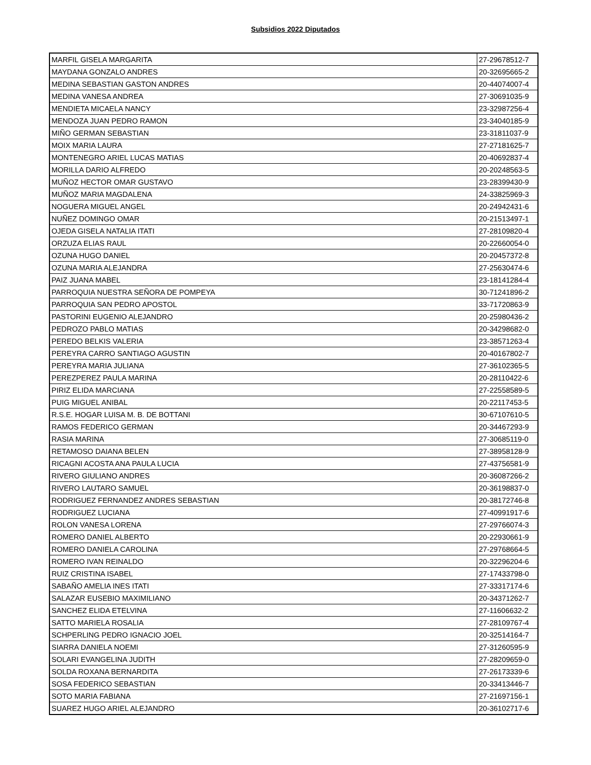Subsidios 2022 Diputados
| MARFIL GISELA MARGARITA | 27-29678512-7 |
| MAYDANA GONZALO ANDRES | 20-32695665-2 |
| MEDINA SEBASTIAN GASTON ANDRES | 20-44074007-4 |
| MEDINA VANESA ANDREA | 27-30691035-9 |
| MENDIETA MICAELA NANCY | 23-32987256-4 |
| MENDOZA JUAN PEDRO RAMON | 23-34040185-9 |
| MIÑO GERMAN SEBASTIAN | 23-31811037-9 |
| MOIX MARIA LAURA | 27-27181625-7 |
| MONTENEGRO ARIEL LUCAS MATIAS | 20-40692837-4 |
| MORILLA DARIO ALFREDO | 20-20248563-5 |
| MUÑOZ HECTOR OMAR GUSTAVO | 23-28399430-9 |
| MUÑOZ MARIA MAGDALENA | 24-33825969-3 |
| NOGUERA MIGUEL ANGEL | 20-24942431-6 |
| NUÑEZ DOMINGO OMAR | 20-21513497-1 |
| OJEDA GISELA NATALIA ITATI | 27-28109820-4 |
| ORZUZA ELIAS RAUL | 20-22660054-0 |
| OZUNA HUGO DANIEL | 20-20457372-8 |
| OZUNA MARIA ALEJANDRA | 27-25630474-6 |
| PAIZ JUANA MABEL | 23-18141284-4 |
| PARROQUIA NUESTRA SEÑORA DE POMPEYA | 30-71241896-2 |
| PARROQUIA SAN PEDRO APOSTOL | 33-71720863-9 |
| PASTORINI EUGENIO ALEJANDRO | 20-25980436-2 |
| PEDROZO PABLO MATIAS | 20-34298682-0 |
| PEREDO BELKIS VALERIA | 23-38571263-4 |
| PEREYRA CARRO SANTIAGO AGUSTIN | 20-40167802-7 |
| PEREYRA MARIA JULIANA | 27-36102365-5 |
| PEREZPEREZ PAULA MARINA | 20-28110422-6 |
| PIRIZ ELIDA MARCIANA | 27-22558589-5 |
| PUIG MIGUEL ANIBAL | 20-22117453-5 |
| R.S.E. HOGAR LUISA M. B. DE BOTTANI | 30-67107610-5 |
| RAMOS FEDERICO GERMAN | 20-34467293-9 |
| RASIA MARINA | 27-30685119-0 |
| RETAMOSO DAIANA BELEN | 27-38958128-9 |
| RICAGNI ACOSTA ANA PAULA LUCIA | 27-43756581-9 |
| RIVERO GIULIANO ANDRES | 20-36087266-2 |
| RIVERO LAUTARO SAMUEL | 20-36198837-0 |
| RODRIGUEZ FERNANDEZ ANDRES SEBASTIAN | 20-38172746-8 |
| RODRIGUEZ LUCIANA | 27-40991917-6 |
| ROLON VANESA LORENA | 27-29766074-3 |
| ROMERO DANIEL ALBERTO | 20-22930661-9 |
| ROMERO DANIELA CAROLINA | 27-29768664-5 |
| ROMERO IVAN REINALDO | 20-32296204-6 |
| RUIZ CRISTINA ISABEL | 27-17433798-0 |
| SABAÑO AMELIA INES ITATI | 27-33317174-6 |
| SALAZAR EUSEBIO MAXIMILIANO | 20-34371262-7 |
| SANCHEZ ELIDA ETELVINA | 27-11606632-2 |
| SATTO MARIELA ROSALIA | 27-28109767-4 |
| SCHPERLING PEDRO IGNACIO JOEL | 20-32514164-7 |
| SIARRA DANIELA NOEMI | 27-31260595-9 |
| SOLARI EVANGELINA JUDITH | 27-28209659-0 |
| SOLDA ROXANA BERNARDITA | 27-26173339-6 |
| SOSA FEDERICO SEBASTIAN | 20-33413446-7 |
| SOTO MARIA FABIANA | 27-21697156-1 |
| SUAREZ HUGO ARIEL ALEJANDRO | 20-36102717-6 |